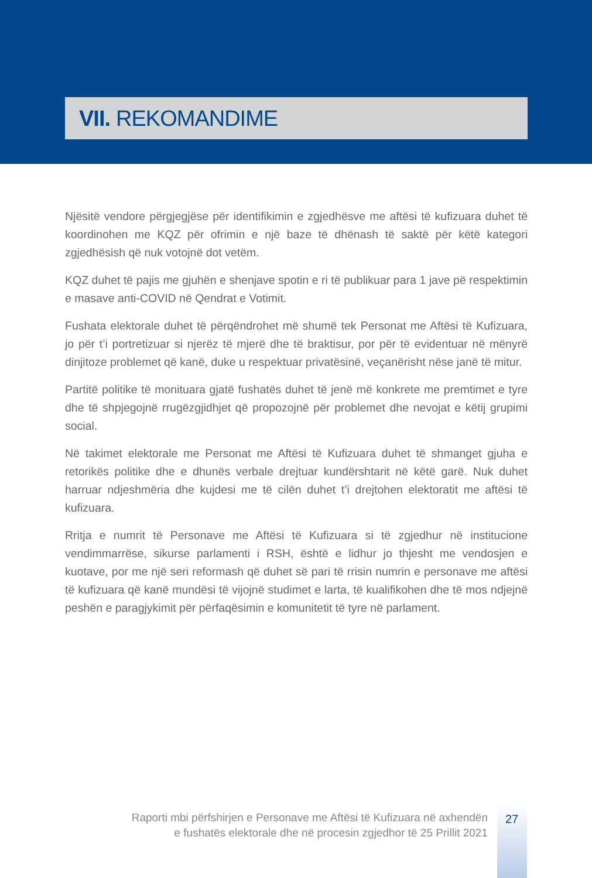VII. REKOMANDIME
Njësitë vendore përgjegjëse për identifikimin e zgjedhësve me aftësi të kufizuara duhet të koordinohen me KQZ për ofrimin e një baze të dhënash të saktë për këtë kategori zgjedhësish që nuk votojnë dot vetëm.
KQZ duhet të pajis me gjuhën e shenjave spotin e ri të publikuar para 1 jave pë respektimin e masave anti-COVID në Qendrat e Votimit.
Fushata elektorale duhet të përqëndrohet më shumë tek Personat me Aftësi të Kufizuara, jo për t’i portretizuar si njerëz të mjerë dhe të braktisur, por për të evidentuar në mënyrë dinjitoze problemet që kanë, duke u respektuar privatësinë, veçanërisht nëse janë të mitur.
Partitë politike të monituara gjatë fushatës duhet të jenë më konkrete me premtimet e tyre dhe të shpjegojnë rrugëzgjidhjet që propozojnë për problemet dhe nevojat e këtij grupimi social.
Në takimet elektorale me Personat me Aftësi të Kufizuara duhet të shmanget gjuha e retorikës politike dhe e dhunës verbale drejtuar kundërshtarit në këtë garë. Nuk duhet harruar ndjeshmëria dhe kujdesi me të cilën duhet t’i drejtohen elektoratit me aftësi të kufizuara.
Rritja e numrit të Personave me Aftësi të Kufizuara si të zgjedhur në institucione vendimmarrëse, sikurse parlamenti i RSH, është e lidhur jo thjesht me vendosjen e kuotave, por me një seri reformash që duhet së pari të rrisin numrin e personave me aftësi të kufizuara që kanë mundësi të vijojnë studimet e larta, të kualifikohen dhe të mos ndjejnë peshën e paragjykimit për përfaqësimin e komunitetit të tyre në parlament.
Raporti mbi përfshirjen e Personave me Aftësi të Kufizuara në axhendën
e fushatës elektorale dhe në procesin zgjedhor të 25 Prillit 2021
27